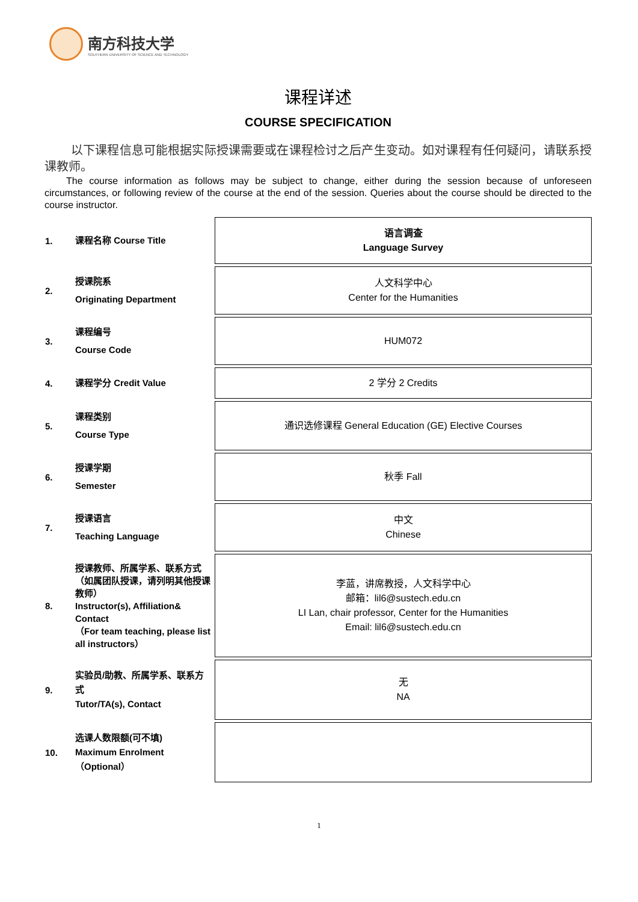南方科技大学
SOUTHERN UNIVERSITY OF SCIENCE AND TECHNOLOGY
课程详述
COURSE SPECIFICATION
以下课程信息可能根据实际授课需要或在课程检讨之后产生变动。如对课程有任何疑问，请联系授课教师。
The course information as follows may be subject to change, either during the session because of unforeseen circumstances, or following review of the course at the end of the session. Queries about the course should be directed to the course instructor.
| 1. | 课程名称 Course Title | 语言调查 Language Survey |
| 2. | 授课院系 Originating Department | 人文科学中心 Center for the Humanities |
| 3. | 课程编号 Course Code | HUM072 |
| 4. | 课程学分 Credit Value | 2 学分 2 Credits |
| 5. | 课程类别 Course Type | 通识选修课程 General Education (GE) Elective Courses |
| 6. | 授课学期 Semester | 秋季 Fall |
| 7. | 授课语言 Teaching Language | 中文 Chinese |
| 8. | 授课教师、所属学系、联系方式（如属团队授课，请列明其他授课教师） Instructor(s), Affiliation& Contact （For team teaching, please list all instructors） | 李蓝，讲席教授，人文科学中心 邮箱：lil6@sustech.edu.cn LI Lan, chair professor, Center for the Humanities Email: lil6@sustech.edu.cn |
| 9. | 实验员/助教、所属学系、联系方式 Tutor/TA(s), Contact | 无 NA |
| 10. | 选课人数限额(可不填) Maximum Enrolment（Optional） | |
1